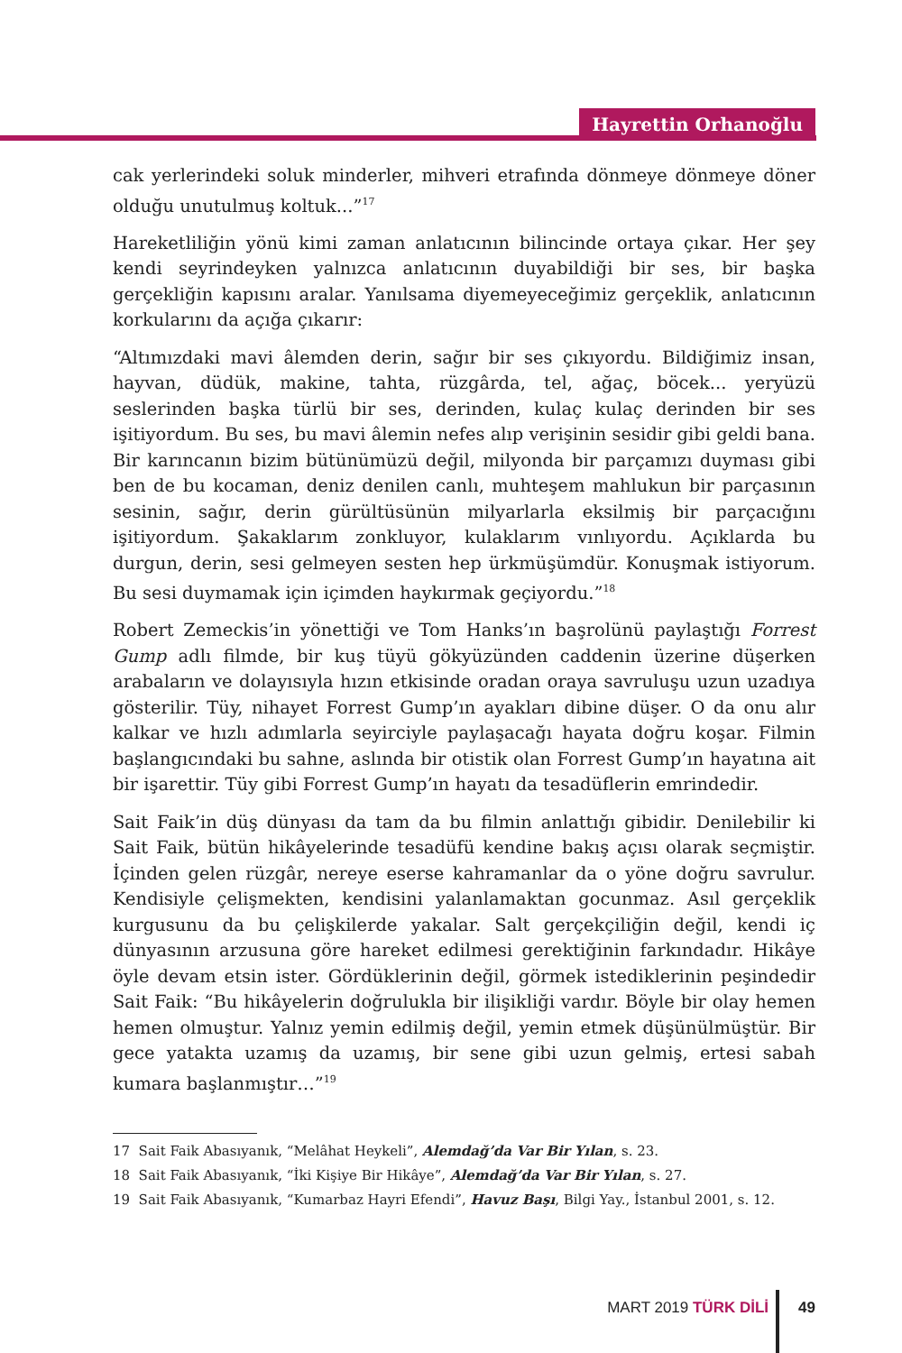Hayrettin Orhanoğlu
cak yerlerindeki soluk minderler, mihveri etrafında dönmeye dönmeye döner olduğu unutulmuş koltuk...”<sup>17</sup>
Hareketliliğin yönü kimi zaman anlatıcının bilincinde ortaya çıkar. Her şey kendi seyrindeyken yalnızca anlatıcının duyabildiği bir ses, bir başka gerçekliğin kapısını aralar. Yanılsama diyemeyeceğimiz gerçeklik, anlatıcının korkularını da açığa çıkarır:
“Altımızdaki mavi âlemden derin, sağır bir ses çıkıyordu. Bildiğimiz insan, hayvan, düdük, makine, tahta, rüzgârda, tel, ağaç, böcek... yeryüzü seslerinden başka türlü bir ses, derinden, kulaç kulaç derinden bir ses işitiyordum. Bu ses, bu mavi âlemin nefes alıp verişinin sesidir gibi geldi bana. Bir karıncanın bizim bütünümüzü değil, milyonda bir parçamızı duyması gibi ben de bu kocaman, deniz denilen canlı, muhteşem mahlukun bir parçasının sesinin, sağır, derin gürültüsünün milyarlarla eksilmiş bir parçacığını işitiyordum. Şakaklarım zonkluyor, kulaklarım vınlıyordu. Açıklarda bu durgun, derin, sesi gelmeyen sesten hep ürkmüşümdür. Konuşmak istiyorum. Bu sesi duymamak için içimden haykırmak geçiyordu.”<sup>18</sup>
Robert Zemeckis’in yönettiği ve Tom Hanks’ın başrolünü paylaştığı Forrest Gump adlı filmde, bir kuş tüyü gökyüzünden caddenin üzerine düşerken arabaların ve dolayısıyla hızın etkisinde oradan oraya savruluşu uzun uzadıya gösterilir. Tüy, nihayet Forrest Gump’ın ayakları dibine düşer. O da onu alır kalkar ve hızlı adımlarla seyirciyle paylaşacağı hayata doğru koşar. Filmin başlangıcındaki bu sahne, aslında bir otistik olan Forrest Gump’ın hayatına ait bir işarettir. Tüy gibi Forrest Gump’ın hayatı da tesadüflerin emrindedir.
Sait Faik’in düş dünyası da tam da bu filmin anlattığı gibidir. Denilebilir ki Sait Faik, bütün hikâyelerinde tesadüfü kendine bakış açısı olarak seçmiştir. İçinden gelen rüzgâr, nereye eserse kahramanlar da o yöne doğru savrulur. Kendisiyle çelişmekten, kendisini yalanlamaktan gocunmaz. Asıl gerçeklik kurgusunu da bu çelişkilerde yakalar. Salt gerçekçiliğin değil, kendi iç dünyasının arzusuna göre hareket edilmesi gerektiğinin farkındadır. Hikâye öyle devam etsin ister. Gördüklerinin değil, görmek istediklerinin peşindedir Sait Faik: “Bu hikâyelerin doğrulukla bir ilişikliği vardır. Böyle bir olay hemen hemen olmuştur. Yalnız yemin edilmiş değil, yemin etmek düşünülmüştür. Bir gece yatakta uzamış da uzamış, bir sene gibi uzun gelmiş, ertesi sabah kumara başlanmıştır…”<sup>19</sup>
17 Sait Faik Abasıyanık, “Melâhat Heykeli”, Alemdağ’da Var Bir Yılan, s. 23.
18 Sait Faik Abasıyanık, “İki Kişiye Bir Hikâye”, Alemdağ’da Var Bir Yılan, s. 27.
19 Sait Faik Abasıyanık, “Kumarbaz Hayri Efendi”, Havuz Başı, Bilgi Yay., İstanbul 2001, s. 12.
MART 2019 TÜRK DİLİ 49